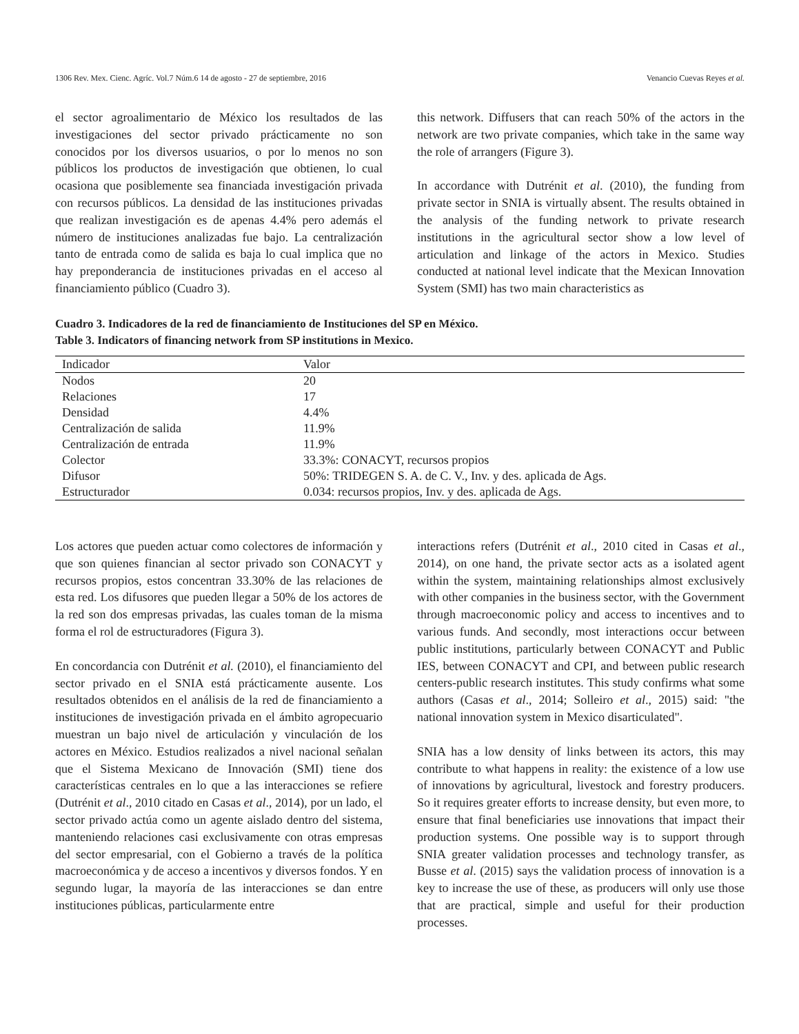1306 Rev. Mex. Cienc. Agríc. Vol.7 Núm.6 14 de agosto - 27 de septiembre, 2016 Venancio Cuevas Reyes et al.
el sector agroalimentario de México los resultados de las investigaciones del sector privado prácticamente no son conocidos por los diversos usuarios, o por lo menos no son públicos los productos de investigación que obtienen, lo cual ocasiona que posiblemente sea financiada investigación privada con recursos públicos. La densidad de las instituciones privadas que realizan investigación es de apenas 4.4% pero además el número de instituciones analizadas fue bajo. La centralización tanto de entrada como de salida es baja lo cual implica que no hay preponderancia de instituciones privadas en el acceso al financiamiento público (Cuadro 3).
this network. Diffusers that can reach 50% of the actors in the network are two private companies, which take in the same way the role of arrangers (Figure 3).
In accordance with Dutrénit et al. (2010), the funding from private sector in SNIA is virtually absent. The results obtained in the analysis of the funding network to private research institutions in the agricultural sector show a low level of articulation and linkage of the actors in Mexico. Studies conducted at national level indicate that the Mexican Innovation System (SMI) has two main characteristics as
Cuadro 3. Indicadores de la red de financiamiento de Instituciones del SP en México.
Table 3. Indicators of financing network from SP institutions in Mexico.
| Indicador | Valor |
| --- | --- |
| Nodos | 20 |
| Relaciones | 17 |
| Densidad | 4.4% |
| Centralización de salida | 11.9% |
| Centralización de entrada | 11.9% |
| Colector | 33.3%: CONACYT, recursos propios |
| Difusor | 50%: TRIDEGEN S. A. de C. V., Inv. y des. aplicada de Ags. |
| Estructurador | 0.034: recursos propios, Inv. y des. aplicada de Ags. |
Los actores que pueden actuar como colectores de información y que son quienes financian al sector privado son CONACYT y recursos propios, estos concentran 33.30% de las relaciones de esta red. Los difusores que pueden llegar a 50% de los actores de la red son dos empresas privadas, las cuales toman de la misma forma el rol de estructuradores (Figura 3).
En concordancia con Dutrénit et al. (2010), el financiamiento del sector privado en el SNIA está prácticamente ausente. Los resultados obtenidos en el análisis de la red de financiamiento a instituciones de investigación privada en el ámbito agropecuario muestran un bajo nivel de articulación y vinculación de los actores en México. Estudios realizados a nivel nacional señalan que el Sistema Mexicano de Innovación (SMI) tiene dos características centrales en lo que a las interacciones se refiere (Dutrénit et al., 2010 citado en Casas et al., 2014), por un lado, el sector privado actúa como un agente aislado dentro del sistema, manteniendo relaciones casi exclusivamente con otras empresas del sector empresarial, con el Gobierno a través de la política macroeconómica y de acceso a incentivos y diversos fondos. Y en segundo lugar, la mayoría de las interacciones se dan entre instituciones públicas, particularmente entre
interactions refers (Dutrénit et al., 2010 cited in Casas et al., 2014), on one hand, the private sector acts as a isolated agent within the system, maintaining relationships almost exclusively with other companies in the business sector, with the Government through macroeconomic policy and access to incentives and to various funds. And secondly, most interactions occur between public institutions, particularly between CONACYT and Public IES, between CONACYT and CPI, and between public research centers-public research institutes. This study confirms what some authors (Casas et al., 2014; Solleiro et al., 2015) said: "the national innovation system in Mexico disarticulated".
SNIA has a low density of links between its actors, this may contribute to what happens in reality: the existence of a low use of innovations by agricultural, livestock and forestry producers. So it requires greater efforts to increase density, but even more, to ensure that final beneficiaries use innovations that impact their production systems. One possible way is to support through SNIA greater validation processes and technology transfer, as Busse et al. (2015) says the validation process of innovation is a key to increase the use of these, as producers will only use those that are practical, simple and useful for their production processes.